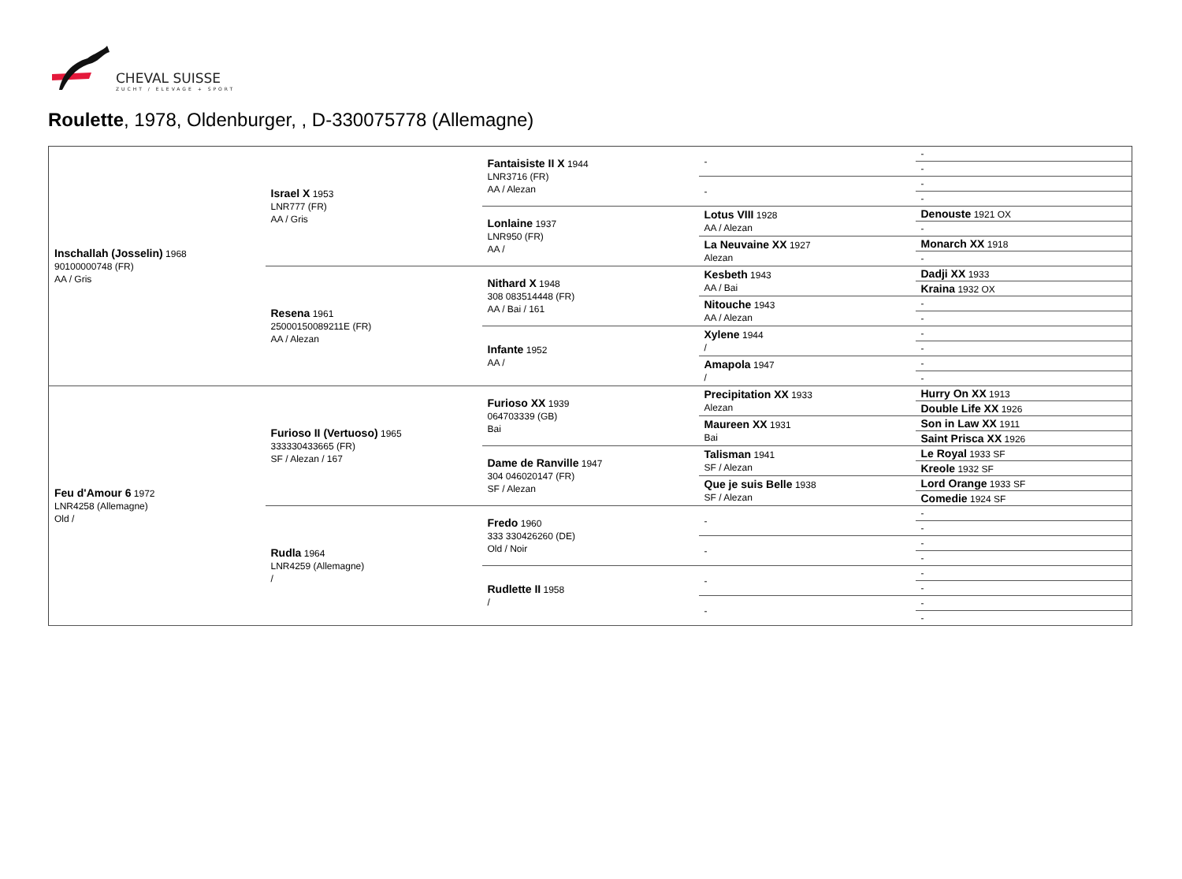CHEVAL SUISSE
ZUCHT / ELEVAGE + SPORT
Roulette, 1978, Oldenburger, , D-330075778 (Allemagne)
| Inschallah (Josselin) 1968 90100000748 (FR) AA / Gris | Israel X 1953 LNR777 (FR) AA / Gris | Fantaisiste II X 1944 LNR3716 (FR) AA / Alezan | - | - |
| | | | | - |
| | | | - | - |
| | | | | - |
| | | Lonlaine 1937 LNR950 (FR) AA / | Lotus VIII 1928 AA / Alezan | Denouste 1921 OX |
| | | | | - |
| | | | La Neuvaine XX 1927 Alezan | Monarch XX 1918 |
| | | | | - |
| | Resena 1961 25000150089211E (FR) AA / Alezan | Nithard X 1948 308 083514448 (FR) AA / Bai / 161 | Kesbeth 1943 AA / Bai | Dadji XX 1933 |
| | | | | Kraina 1932 OX |
| | | | Nitouche 1943 AA / Alezan | - |
| | | | | - |
| | | Infante 1952 AA / | Xylene 1944 / | - |
| | | | | - |
| | | | Amapola 1947 / | - |
| | | | | - |
| Feu d'Amour 6 1972 LNR4258 (Allemagne) Old / | Furioso II (Vertuoso) 1965 333330433665 (FR) SF / Alezan / 167 | Furioso XX 1939 064703339 (GB) Bai | Precipitation XX 1933 Alezan | Hurry On XX 1913 |
| | | | | Double Life XX 1926 |
| | | | Maureen XX 1931 Bai | Son in Law XX 1911 |
| | | | | Saint Prisca XX 1926 |
| | | Dame de Ranville 1947 304 046020147 (FR) SF / Alezan | Talisman 1941 SF / Alezan | Le Royal 1933 SF |
| | | | | Kreole 1932 SF |
| | | | Que je suis Belle 1938 SF / Alezan | Lord Orange 1933 SF |
| | | | | Comedie 1924 SF |
| | Rudla 1964 LNR4259 (Allemagne) / | Fredo 1960 333 330426260 (DE) Old / Noir | - | - |
| | | | | - |
| | | | - | - |
| | | | | - |
| | | Rudlette II 1958 / | - | - |
| | | | | - |
| | | | - | - |
| | | | | - |